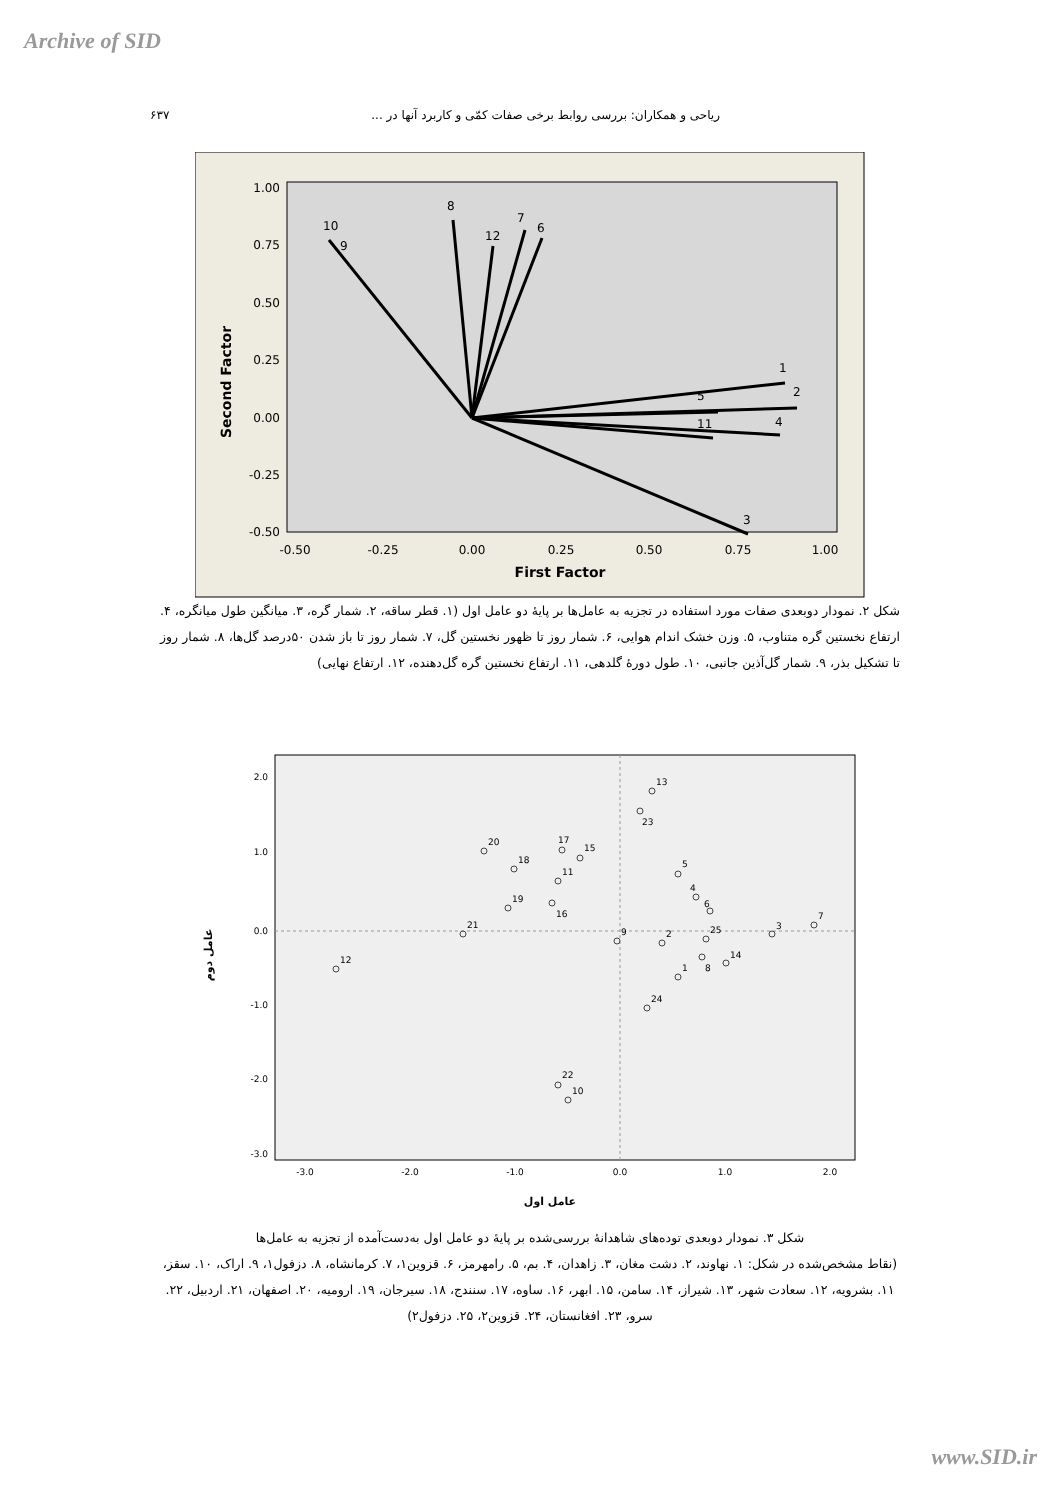Archive of SID
۶۳۷ ریاحی و همکاران: بررسی روابط برخی صفات کمّی و کاربرد آنها در ...
1.00
0.75
0.50
0.25
0.00
-0.25
-0.50
-0.50
-0.25
0.00
0.25
0.50
0.75
1.00
First Factor
Second Factor
10
9
8
12
7
6
1
5
2
4
11
3
شکل ۲. نمودار دوبعدی صفات مورد استفاده در تجزیه به عامل‌ها بر پایهٔ دو عامل اول (۱. قطر ساقه، ۲. شمار گره، ۳. میانگین طول میانگره، ۴. ارتفاع نخستین گره متناوب، ۵. وزن خشک اندام هوایی، ۶. شمار روز تا ظهور نخستین گل، ۷. شمار روز تا باز شدن ۵۰درصد گل‌ها، ۸. شمار روز تا تشکیل بذر، ۹. شمار گل‌آذین جانبی، ۱۰. طول دورهٔ گلدهی، ۱۱. ارتفاع نخستین گره گل‌دهنده، ۱۲. ارتفاع نهایی)
2.0
1.0
0.0
-1.0
-2.0
-3.0
-3.0
-2.0
-1.0
0.0
1.0
2.0
عامل اول
عامل دوم
13
23
20
18
15
17
11
19
16
21
12
22
10
5
4
6
9
2
25
8
14
1
24
3
7
شکل ۳. نمودار دوبعدی توده‌های شاهدانهٔ بررسی‌شده بر پایهٔ دو عامل اول به‌دست‌آمده از تجزیه به عامل‌ها
(نقاط مشخص‌شده در شکل: ۱. نهاوند، ۲. دشت مغان، ۳. زاهدان، ۴. بم، ۵. رامهرمز، ۶. قزوین۱، ۷. کرمانشاه، ۸. دزفول۱، ۹. اراک، ۱۰. سقز، ۱۱. بشرویه، ۱۲. سعادت شهر، ۱۳. شیراز، ۱۴. سامن، ۱۵. ابهر، ۱۶. ساوه، ۱۷. سنندج، ۱۸. سیرجان، ۱۹. ارومیه، ۲۰. اصفهان، ۲۱. اردبیل، ۲۲. سرو، ۲۳. افغانستان، ۲۴. قزوین۲، ۲۵. دزفول۲)
www.SID.ir